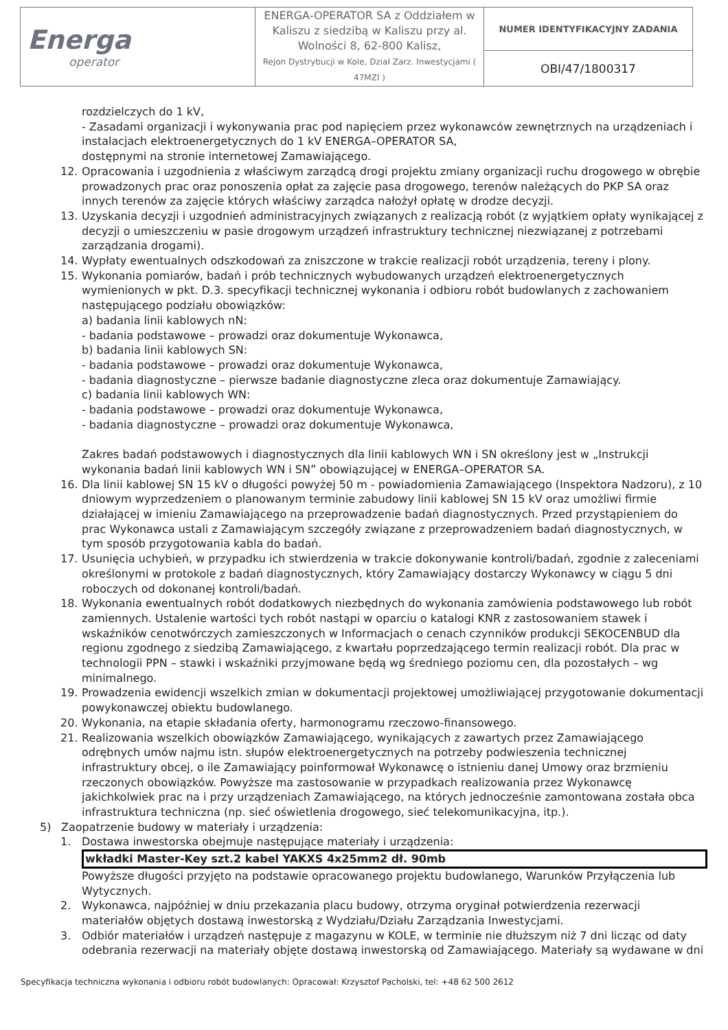| Energa operator | ENERGA-OPERATOR SA z Oddziałem w Kaliszu z siedzibą w Kaliszu przy al. Wolności 8, 62-800 Kalisz, Rejon Dystrybucji w Kole, Dział Zarz. Inwestycjami ( 47MZI ) | NUMER IDENTYFIKACYJNY ZADANIA |
| | | OBI/47/1800317 |
rozdzielczych do 1 kV,
- Zasadami organizacji i wykonywania prac pod napięciem przez wykonawców zewnętrznych na urządzeniach i instalacjach elektroenergetycznych do 1 kV ENERGA–OPERATOR SA,
dostępnymi na stronie internetowej Zamawiającego.
12. Opracowania i uzgodnienia z właściwym zarządcą drogi projektu zmiany organizacji ruchu drogowego w obrębie prowadzonych prac oraz ponoszenia opłat za zajęcie pasa drogowego, terenów należących do PKP SA oraz innych terenów za zajęcie których właściwy zarządca nałożył opłatę w drodze decyzji.
13. Uzyskania decyzji i uzgodnień administracyjnych związanych z realizacją robót (z wyjątkiem opłaty wynikającej z decyzji o umieszczeniu w pasie drogowym urządzeń infrastruktury technicznej niezwiązanej z potrzebami zarządzania drogami).
14. Wypłaty ewentualnych odszkodowań za zniszczone w trakcie realizacji robót urządzenia, tereny i plony.
15. Wykonania pomiarów, badań i prób technicznych wybudowanych urządzeń elektroenergetycznych wymienionych w pkt. D.3. specyfikacji technicznej wykonania i odbioru robót budowlanych z zachowaniem następującego podziału obowiązków:
a) badania linii kablowych nN:
- badania podstawowe – prowadzi oraz dokumentuje Wykonawca,
b) badania linii kablowych SN:
- badania podstawowe – prowadzi oraz dokumentuje Wykonawca,
- badania diagnostyczne – pierwsze badanie diagnostyczne zleca oraz dokumentuje Zamawiający.
c) badania linii kablowych WN:
- badania podstawowe – prowadzi oraz dokumentuje Wykonawca,
- badania diagnostyczne – prowadzi oraz dokumentuje Wykonawca,
Zakres badań podstawowych i diagnostycznych dla linii kablowych WN i SN określony jest w „Instrukcji wykonania badań linii kablowych WN i SN” obowiązującej w ENERGA–OPERATOR SA.
16. Dla linii kablowej SN 15 kV o długości powyżej 50 m - powiadomienia Zamawiającego (Inspektora Nadzoru), z 10 dniowym wyprzedzeniem o planowanym terminie zabudowy linii kablowej SN 15 kV oraz umożliwi firmie działającej w imieniu Zamawiającego na przeprowadzenie badań diagnostycznych. Przed przystąpieniem do prac Wykonawca ustali z Zamawiającym szczegóły związane z przeprowadzeniem badań diagnostycznych, w tym sposób przygotowania kabla do badań.
17. Usunięcia uchybień, w przypadku ich stwierdzenia w trakcie dokonywanie kontroli/badań, zgodnie z zaleceniami określonymi w protokole z badań diagnostycznych, który Zamawiający dostarczy Wykonawcy w ciągu 5 dni roboczych od dokonanej kontroli/badań.
18. Wykonania ewentualnych robót dodatkowych niezbędnych do wykonania zamówienia podstawowego lub robót zamiennych. Ustalenie wartości tych robót nastąpi w oparciu o katalogi KNR z zastosowaniem stawek i wskaźników cenotwórczych zamieszczonych w Informacjach o cenach czynników produkcji SEKOCENBUD dla regionu zgodnego z siedzibą Zamawiającego, z kwartału poprzedzającego termin realizacji robót. Dla prac w technologii PPN – stawki i wskaźniki przyjmowane będą wg średniego poziomu cen, dla pozostałych – wg minimalnego.
19. Prowadzenia ewidencji wszelkich zmian w dokumentacji projektowej umożliwiającej przygotowanie dokumentacji powykonawczej obiektu budowlanego.
20. Wykonania, na etapie składania oferty, harmonogramu rzeczowo-finansowego.
21. Realizowania wszelkich obowiązków Zamawiającego, wynikających z zawartych przez Zamawiającego odrębnych umów najmu istn. słupów elektroenergetycznych na potrzeby podwieszenia technicznej infrastruktury obcej, o ile Zamawiający poinformował Wykonawcę o istnieniu danej Umowy oraz brzmieniu rzeczonych obowiązków. Powyższe ma zastosowanie w przypadkach realizowania przez Wykonawcę jakichkolwiek prac na i przy urządzeniach Zamawiającego, na których jednocześnie zamontowana została obca infrastruktura techniczna (np. sieć oświetlenia drogowego, sieć telekomunikacyjna, itp.).
5) Zaopatrzenie budowy w materiały i urządzenia:
1. Dostawa inwestorska obejmuje następujące materiały i urządzenia:
wkładki Master-Key szt.2 kabel YAKXS 4x25mm2 dł. 90mb
Powyższe długości przyjęto na podstawie opracowanego projektu budowlanego, Warunków Przyłączenia lub Wytycznych.
2. Wykonawca, najpóźniej w dniu przekazania placu budowy, otrzyma oryginał potwierdzenia rezerwacji materiałów objętych dostawą inwestorską z Wydziału/Działu Zarządzania Inwestycjami.
3. Odbiór materiałów i urządzeń następuje z magazynu w KOLE, w terminie nie dłuższym niż 7 dni licząc od daty odebrania rezerwacji na materiały objęte dostawą inwestorską od Zamawiającego. Materiały są wydawane w dni
Specyfikacja techniczna wykonania i odbioru robót budowlanych: Opracował: Krzysztof Pacholski, tel: +48 62 500 2612